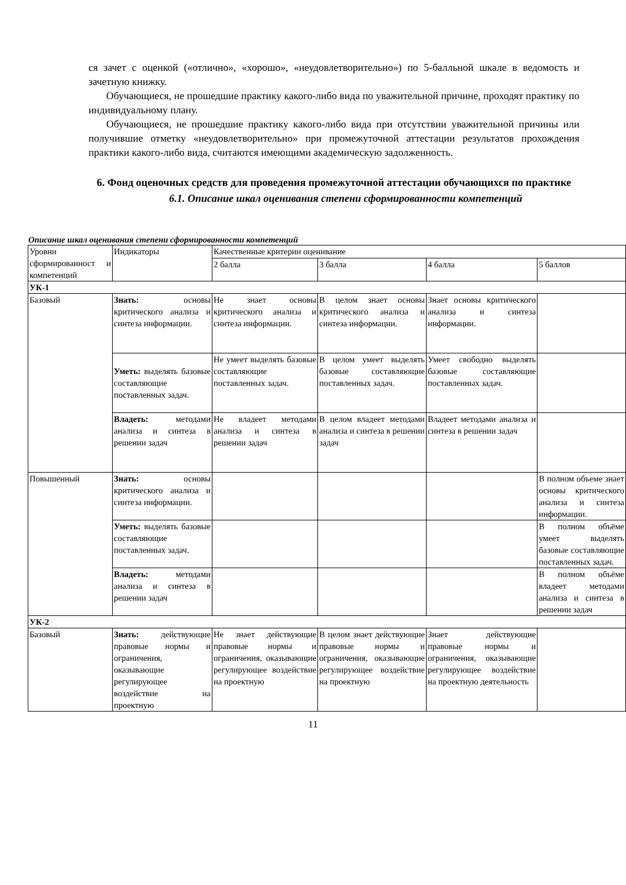ся зачет с оценкой («отлично», «хорошо», «неудовлетворительно») по 5-балльной шкале в ведомость и зачетную книжку.
Обучающиеся, не прошедшие практику какого-либо вида по уважительной причине, проходят практику по индивидуальному плану.
Обучающиеся, не прошедшие практику какого-либо вида при отсутствии уважительной причины или получившие отметку «неудовлетворительно» при промежуточной аттестации результатов прохождения практики какого-либо вида, считаются имеющими академическую задолженность.
6. Фонд оценочных средств для проведения промежуточной аттестации обучающихся по практике
6.1. Описание шкал оценивания степени сформированности компетенций
Описание шкал оценивания степени сформированности компетенций
| Уровни сформированност и компетенций | Индикаторы | Качественные критерии оценивание | | | |
| | | 2 балла | 3 балла | 4 балла | 5 баллов |
| УК-1 | | | | | |
| Базовый | Знать: основы критического анализа и синтеза информации. | Не знает основы критического анализа и синтеза информации. | В целом знает основы критического анализа и синтеза информации. | Знает основы критического анализа и синтеза информации. | |
| | Уметь: выделять базовые составляющие поставленных задач. | Не умеет выделять базовые составляющие поставленных задач. | В целом умеет выделять базовые составляющие поставленных задач. | Умеет свободно выделять базовые составляющие поставленных задач. | |
| | Владеть: методами анализа и синтеза в решении задач | Не владеет методами анализа и синтеза в решении задач | В целом владеет методами анализа и синтеза в решении задач | Владеет методами анализа и синтеза в решении задач | |
| Повышенный | Знать: основы критического анализа и синтеза информации. | | | | В полном объеме знает основы критического анализа и синтеза информации. |
| | Уметь: выделять базовые составляющие поставленных задач. | | | | В полном объёме умеет выделять базовые составляющие поставленных задач. |
| | Владеть: методами анализа и синтеза в решении задач | | | | В полном объёме владеет методами анализа и синтеза в решении задач |
| УК-2 | | | | | |
| Базовый | Знать: действующие правовые нормы и ограничения, оказывающие регулирующее воздействие на проектную | Не знает действующие правовые нормы и ограничения, оказывающие регулирующее воздействие на проектную | В целом знает действующие правовые нормы и ограничения, оказывающие регулирующее воздействие на проектную | Знает действующие правовые нормы и ограничения, оказывающие регулирующее воздействие на проектную деятельность | |
11